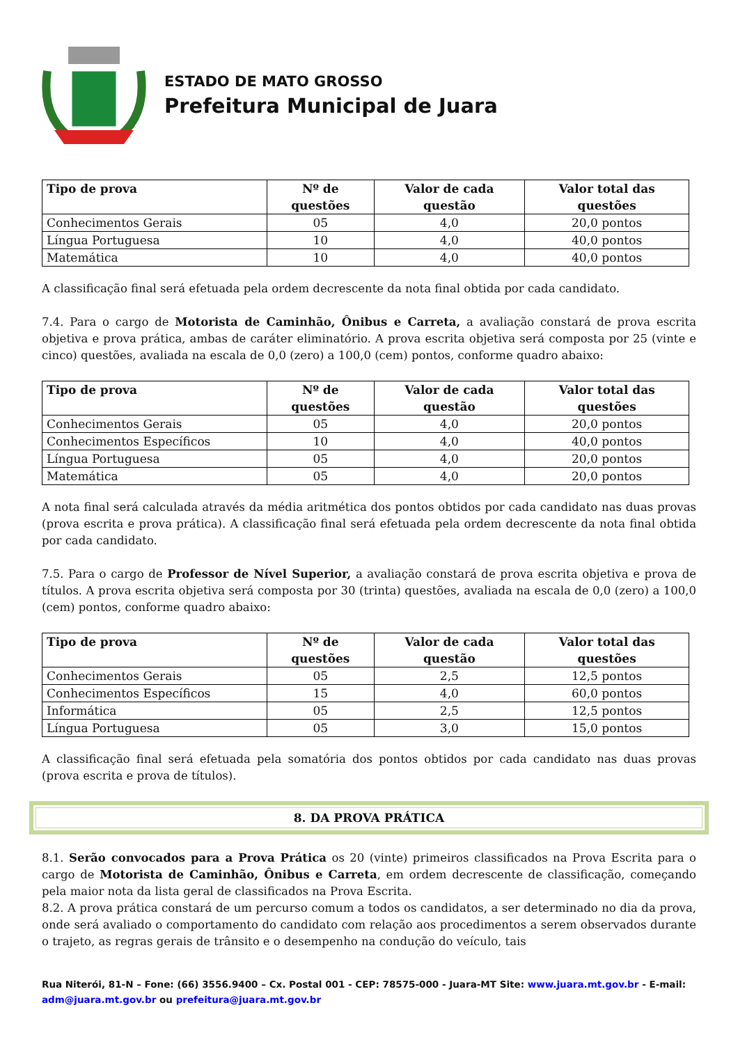ESTADO DE MATO GROSSO
Prefeitura Municipal de Juara
| Tipo de prova | Nº de questões | Valor de cada questão | Valor total das questões |
| --- | --- | --- | --- |
| Conhecimentos Gerais | 05 | 4,0 | 20,0 pontos |
| Língua Portuguesa | 10 | 4,0 | 40,0 pontos |
| Matemática | 10 | 4,0 | 40,0 pontos |
A classificação final será efetuada pela ordem decrescente da nota final obtida por cada candidato.
7.4. Para o cargo de Motorista de Caminhão, Ônibus e Carreta, a avaliação constará de prova escrita objetiva e prova prática, ambas de caráter eliminatório. A prova escrita objetiva será composta por 25 (vinte e cinco) questões, avaliada na escala de 0,0 (zero) a 100,0 (cem) pontos, conforme quadro abaixo:
| Tipo de prova | Nº de questões | Valor de cada questão | Valor total das questões |
| --- | --- | --- | --- |
| Conhecimentos Gerais | 05 | 4,0 | 20,0 pontos |
| Conhecimentos Específicos | 10 | 4,0 | 40,0 pontos |
| Língua Portuguesa | 05 | 4,0 | 20,0 pontos |
| Matemática | 05 | 4,0 | 20,0 pontos |
A nota final será calculada através da média aritmética dos pontos obtidos por cada candidato nas duas provas (prova escrita e prova prática). A classificação final será efetuada pela ordem decrescente da nota final obtida por cada candidato.
7.5. Para o cargo de Professor de Nível Superior, a avaliação constará de prova escrita objetiva e prova de títulos. A prova escrita objetiva será composta por 30 (trinta) questões, avaliada na escala de 0,0 (zero) a 100,0 (cem) pontos, conforme quadro abaixo:
| Tipo de prova | Nº de questões | Valor de cada questão | Valor total das questões |
| --- | --- | --- | --- |
| Conhecimentos Gerais | 05 | 2,5 | 12,5 pontos |
| Conhecimentos Específicos | 15 | 4,0 | 60,0 pontos |
| Informática | 05 | 2,5 | 12,5 pontos |
| Língua Portuguesa | 05 | 3,0 | 15,0 pontos |
A classificação final será efetuada pela somatória dos pontos obtidos por cada candidato nas duas provas (prova escrita e prova de títulos).
8. DA PROVA PRÁTICA
8.1. Serão convocados para a Prova Prática os 20 (vinte) primeiros classificados na Prova Escrita para o cargo de Motorista de Caminhão, Ônibus e Carreta, em ordem decrescente de classificação, começando pela maior nota da lista geral de classificados na Prova Escrita.
8.2. A prova prática constará de um percurso comum a todos os candidatos, a ser determinado no dia da prova, onde será avaliado o comportamento do candidato com relação aos procedimentos a serem observados durante o trajeto, as regras gerais de trânsito e o desempenho na condução do veículo, tais
Rua Niterói, 81-N – Fone: (66) 3556.9400 – Cx. Postal 001 - CEP: 78575-000 - Juara-MT Site: www.juara.mt.gov.br - E-mail: adm@juara.mt.gov.br ou prefeitura@juara.mt.gov.br